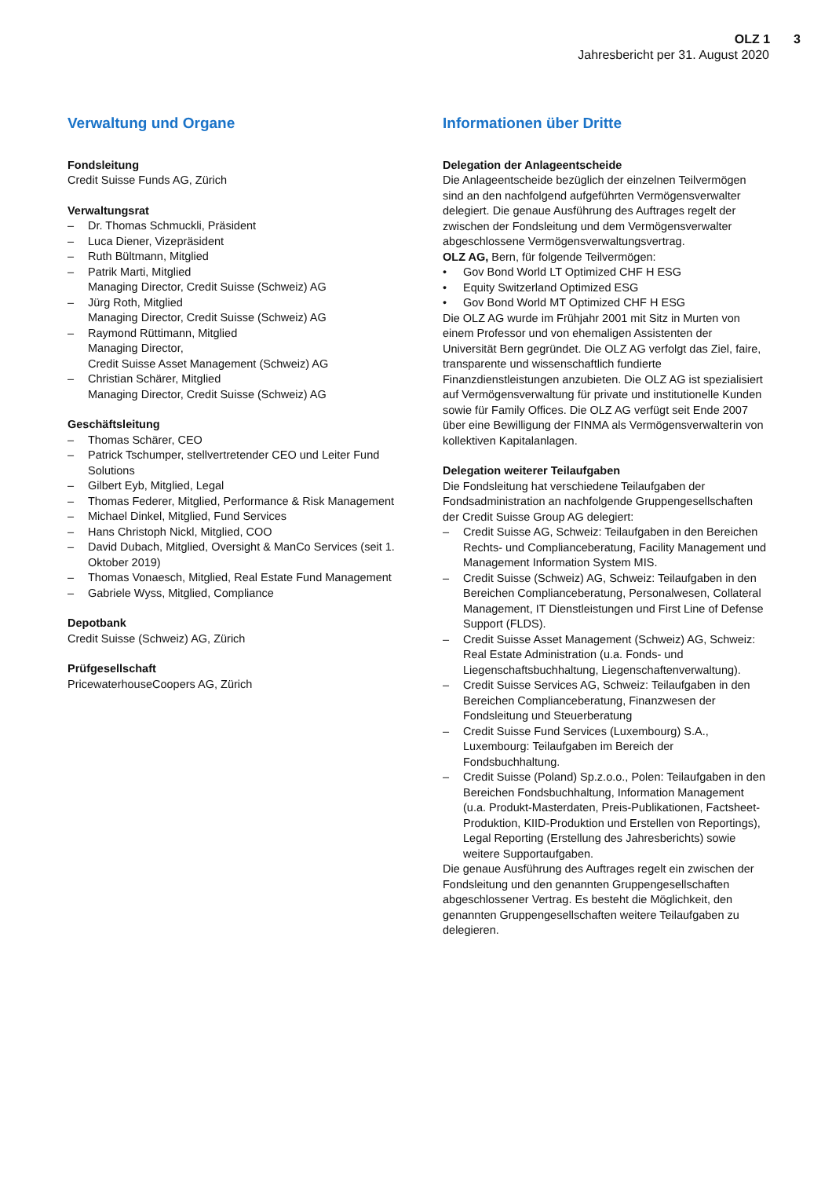OLZ 1 3
Jahresbericht per 31. August 2020
Verwaltung und Organe
Fondsleitung
Credit Suisse Funds AG, Zürich
Verwaltungsrat
– Dr. Thomas Schmuckli, Präsident
– Luca Diener, Vizepräsident
– Ruth Bültmann, Mitglied
– Patrik Marti, Mitglied
Managing Director, Credit Suisse (Schweiz) AG
– Jürg Roth, Mitglied
Managing Director, Credit Suisse (Schweiz) AG
– Raymond Rüttimann, Mitglied
Managing Director,
Credit Suisse Asset Management (Schweiz) AG
– Christian Schärer, Mitglied
Managing Director, Credit Suisse (Schweiz) AG
Geschäftsleitung
– Thomas Schärer, CEO
– Patrick Tschumper, stellvertretender CEO und Leiter Fund Solutions
– Gilbert Eyb, Mitglied, Legal
– Thomas Federer, Mitglied, Performance & Risk Management
– Michael Dinkel, Mitglied, Fund Services
– Hans Christoph Nickl, Mitglied, COO
– David Dubach, Mitglied, Oversight & ManCo Services (seit 1. Oktober 2019)
– Thomas Vonaesch, Mitglied, Real Estate Fund Management
– Gabriele Wyss, Mitglied, Compliance
Depotbank
Credit Suisse (Schweiz) AG, Zürich
Prüfgesellschaft
PricewaterhouseCoopers AG, Zürich
Informationen über Dritte
Delegation der Anlageentscheide
Die Anlageentscheide bezüglich der einzelnen Teilvermögen sind an den nachfolgend aufgeführten Vermögensverwalter delegiert. Die genaue Ausführung des Auftrages regelt der zwischen der Fondsleitung und dem Vermögensverwalter abgeschlossene Vermögensverwaltungsvertrag.
OLZ AG, Bern, für folgende Teilvermögen:
• Gov Bond World LT Optimized CHF H ESG
• Equity Switzerland Optimized ESG
• Gov Bond World MT Optimized CHF H ESG
Die OLZ AG wurde im Frühjahr 2001 mit Sitz in Murten von einem Professor und von ehemaligen Assistenten der Universität Bern gegründet. Die OLZ AG verfolgt das Ziel, faire, transparente und wissenschaftlich fundierte Finanzdienstleistungen anzubieten. Die OLZ AG ist spezialisiert auf Vermögensverwaltung für private und institutionelle Kunden sowie für Family Offices. Die OLZ AG verfügt seit Ende 2007 über eine Bewilligung der FINMA als Vermögensverwalterin von kollektiven Kapitalanlagen.
Delegation weiterer Teilaufgaben
Die Fondsleitung hat verschiedene Teilaufgaben der Fondsadministration an nachfolgende Gruppengesellschaften der Credit Suisse Group AG delegiert:
– Credit Suisse AG, Schweiz: Teilaufgaben in den Bereichen Rechts- und Complianceberatung, Facility Management und Management Information System MIS.
– Credit Suisse (Schweiz) AG, Schweiz: Teilaufgaben in den Bereichen Complianceberatung, Personalwesen, Collateral Management, IT Dienstleistungen und First Line of Defense Support (FLDS).
– Credit Suisse Asset Management (Schweiz) AG, Schweiz: Real Estate Administration (u.a. Fonds- und Liegenschaftsbuchhaltung, Liegenschaftenverwaltung).
– Credit Suisse Services AG, Schweiz: Teilaufgaben in den Bereichen Complianceberatung, Finanzwesen der Fondsleitung und Steuerberatung
– Credit Suisse Fund Services (Luxembourg) S.A., Luxembourg: Teilaufgaben im Bereich der Fondsbuchhaltung.
– Credit Suisse (Poland) Sp.z.o.o., Polen: Teilaufgaben in den Bereichen Fondsbuchhaltung, Information Management (u.a. Produkt-Masterdaten, Preis-Publikationen, Factsheet-Produktion, KIID-Produktion und Erstellen von Reportings), Legal Reporting (Erstellung des Jahresberichts) sowie weitere Supportaufgaben.
Die genaue Ausführung des Auftrages regelt ein zwischen der Fondsleitung und den genannten Gruppengesellschaften abgeschlossener Vertrag. Es besteht die Möglichkeit, den genannten Gruppengesellschaften weitere Teilaufgaben zu delegieren.